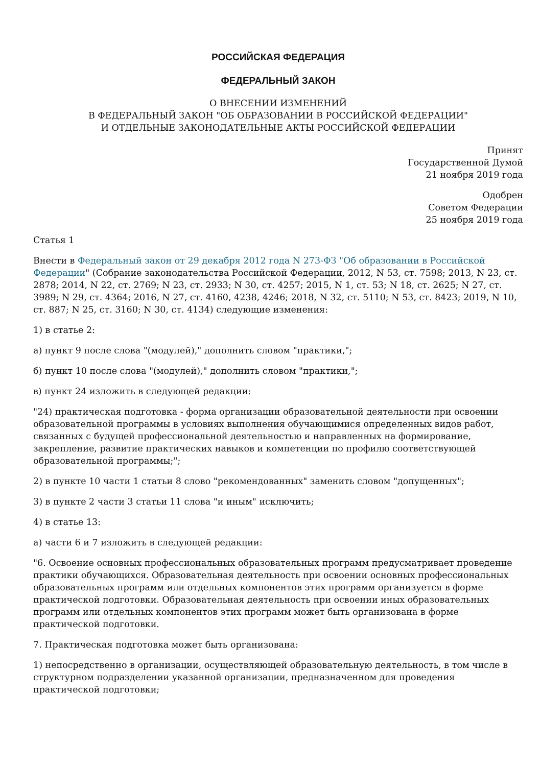РОССИЙСКАЯ ФЕДЕРАЦИЯ
ФЕДЕРАЛЬНЫЙ ЗАКОН
О ВНЕСЕНИИ ИЗМЕНЕНИЙ
В ФЕДЕРАЛЬНЫЙ ЗАКОН "ОБ ОБРАЗОВАНИИ В РОССИЙСКОЙ ФЕДЕРАЦИИ"
И ОТДЕЛЬНЫЕ ЗАКОНОДАТЕЛЬНЫЕ АКТЫ РОССИЙСКОЙ ФЕДЕРАЦИИ
Принят
Государственной Думой
21 ноября 2019 года
Одобрен
Советом Федерации
25 ноября 2019 года
Статья 1
Внести в Федеральный закон от 29 декабря 2012 года N 273-ФЗ "Об образовании в Российской Федерации" (Собрание законодательства Российской Федерации, 2012, N 53, ст. 7598; 2013, N 23, ст. 2878; 2014, N 22, ст. 2769; N 23, ст. 2933; N 30, ст. 4257; 2015, N 1, ст. 53; N 18, ст. 2625; N 27, ст. 3989; N 29, ст. 4364; 2016, N 27, ст. 4160, 4238, 4246; 2018, N 32, ст. 5110; N 53, ст. 8423; 2019, N 10, ст. 887; N 25, ст. 3160; N 30, ст. 4134) следующие изменения:
1) в статье 2:
а) пункт 9 после слова "(модулей)," дополнить словом "практики,";
б) пункт 10 после слова "(модулей)," дополнить словом "практики,";
в) пункт 24 изложить в следующей редакции:
"24) практическая подготовка - форма организации образовательной деятельности при освоении образовательной программы в условиях выполнения обучающимися определенных видов работ, связанных с будущей профессиональной деятельностью и направленных на формирование, закрепление, развитие практических навыков и компетенции по профилю соответствующей образовательной программы;";
2) в пункте 10 части 1 статьи 8 слово "рекомендованных" заменить словом "допущенных";
3) в пункте 2 части 3 статьи 11 слова "и иным" исключить;
4) в статье 13:
а) части 6 и 7 изложить в следующей редакции:
"6. Освоение основных профессиональных образовательных программ предусматривает проведение практики обучающихся. Образовательная деятельность при освоении основных профессиональных образовательных программ или отдельных компонентов этих программ организуется в форме практической подготовки. Образовательная деятельность при освоении иных образовательных программ или отдельных компонентов этих программ может быть организована в форме практической подготовки.
7. Практическая подготовка может быть организована:
1) непосредственно в организации, осуществляющей образовательную деятельность, в том числе в структурном подразделении указанной организации, предназначенном для проведения практической подготовки;